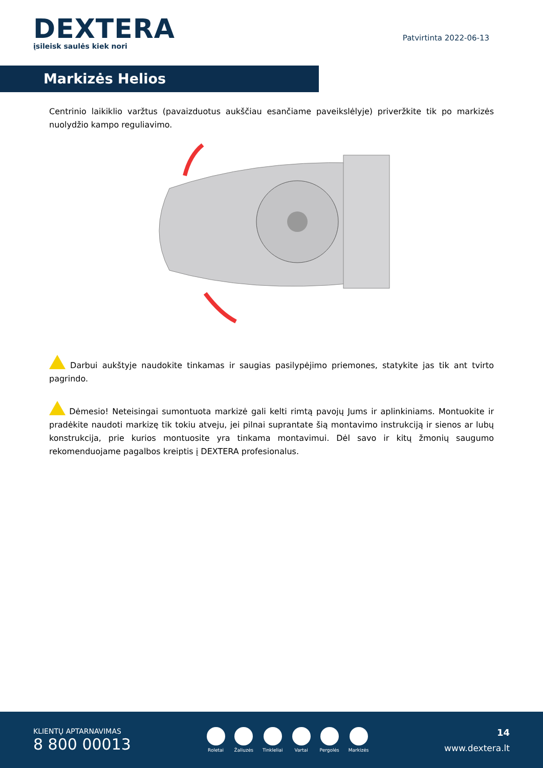DEXTERA
įsileisk saulės kiek nori
Patvirtinta 2022-06-13
Markizės Helios
Centrinio laikiklio varžtus (pavaizduotus aukščiau esančiame paveikslėlyje) priveržkite tik po markizės nuolydžio kampo reguliavimo.
Darbui aukštyje naudokite tinkamas ir saugias pasilypėjimo priemones, statykite jas tik ant tvirto pagrindo.
Dėmesio! Neteisingai sumontuota markizė gali kelti rimtą pavojų Jums ir aplinkiniams. Montuokite ir pradėkite naudoti markizę tik tokiu atveju, jei pilnai suprantate šią montavimo instrukciją ir sienos ar lubų konstrukcija, prie kurios montuosite yra tinkama montavimui. Dėl savo ir kitų žmonių saugumo rekomenduojame pagalbos kreiptis į DEXTERA profesionalus.
KLIENTŲ APTARNAVIMAS
8 800 00013
Roletai Žaliuzės Tinkleliai Vartai Pergolės Markizės
14
www.dextera.lt